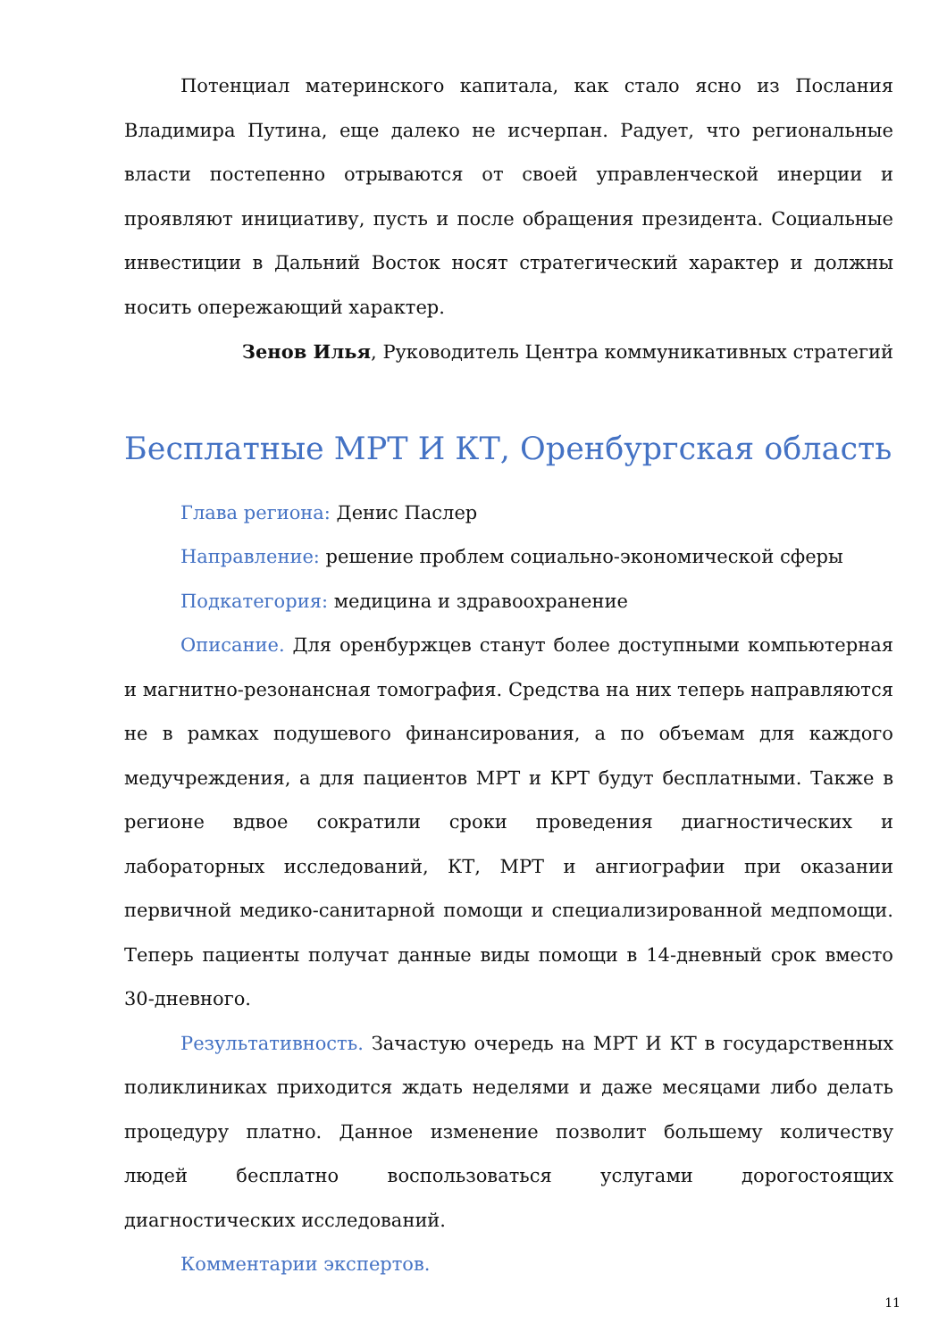Потенциал материнского капитала, как стало ясно из Послания Владимира Путина, еще далеко не исчерпан. Радует, что региональные власти постепенно отрываются от своей управленческой инерции и проявляют инициативу, пусть и после обращения президента. Социальные инвестиции в Дальний Восток носят стратегический характер и должны носить опережающий характер.
Зенов Илья, Руководитель Центра коммуникативных стратегий
Бесплатные МРТ И КТ, Оренбургская область
Глава региона: Денис Паслер
Направление: решение проблем социально-экономической сферы
Подкатегория: медицина и здравоохранение
Описание. Для оренбуржцев станут более доступными компьютерная и магнитно-резонансная томография. Средства на них теперь направляются не в рамках подушевого финансирования, а по объемам для каждого медучреждения, а для пациентов МРТ и КРТ будут бесплатными. Также в регионе вдвое сократили сроки проведения диагностических и лабораторных исследований, КТ, МРТ и ангиографии при оказании первичной медико-санитарной помощи и специализированной медпомощи. Теперь пациенты получат данные виды помощи в 14-дневный срок вместо 30-дневного.
Результативность. Зачастую очередь на МРТ И КТ в государственных поликлиниках приходится ждать неделями и даже месяцами либо делать процедуру платно. Данное изменение позволит большему количеству людей бесплатно воспользоваться услугами дорогостоящих диагностических исследований.
Комментарии экспертов.
11